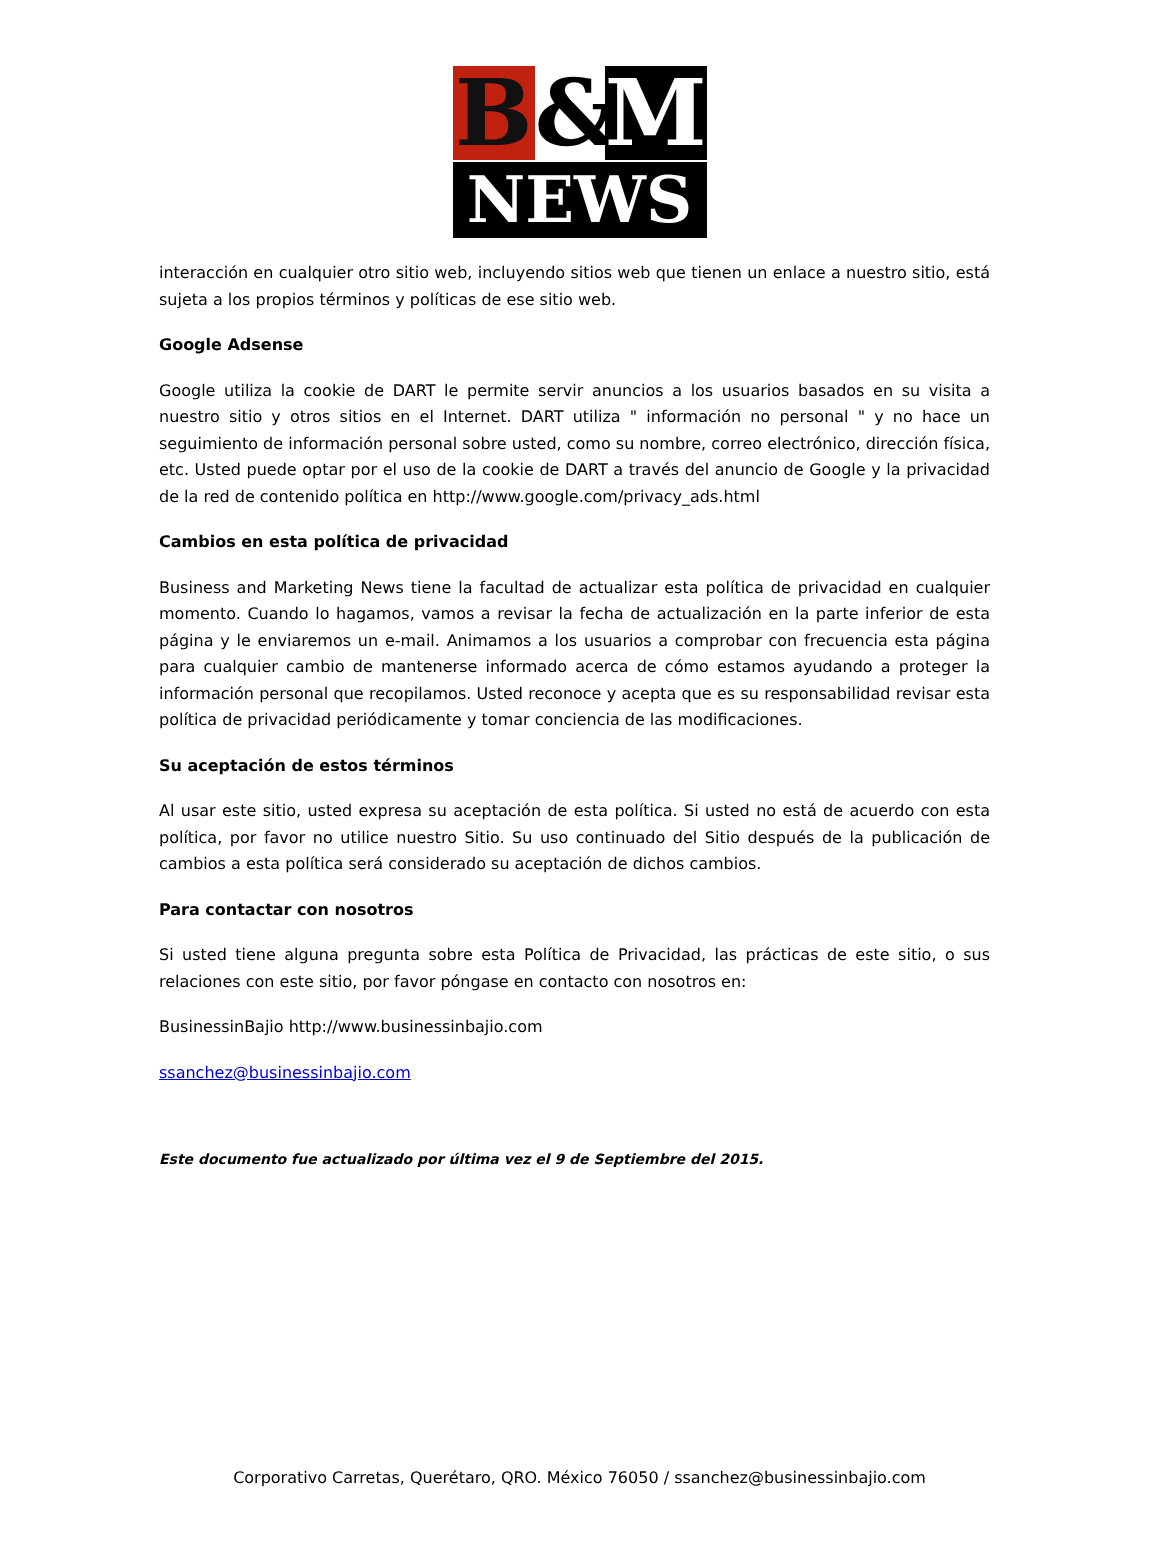B & M
NEWS
interacción en cualquier otro sitio web, incluyendo sitios web que tienen un enlace a nuestro sitio, está sujeta a los propios términos y políticas de ese sitio web.
Google Adsense
Google utiliza la cookie de DART le permite servir anuncios a los usuarios basados en su visita a nuestro sitio y otros sitios en el Internet. DART utiliza " información no personal " y no hace un seguimiento de información personal sobre usted, como su nombre, correo electrónico, dirección física, etc. Usted puede optar por el uso de la cookie de DART a través del anuncio de Google y la privacidad de la red de contenido política en http://www.google.com/privacy_ads.html
Cambios en esta política de privacidad
Business and Marketing News tiene la facultad de actualizar esta política de privacidad en cualquier momento. Cuando lo hagamos, vamos a revisar la fecha de actualización en la parte inferior de esta página y le enviaremos un e-mail. Animamos a los usuarios a comprobar con frecuencia esta página para cualquier cambio de mantenerse informado acerca de cómo estamos ayudando a proteger la información personal que recopilamos. Usted reconoce y acepta que es su responsabilidad revisar esta política de privacidad periódicamente y tomar conciencia de las modificaciones.
Su aceptación de estos términos
Al usar este sitio, usted expresa su aceptación de esta política. Si usted no está de acuerdo con esta política, por favor no utilice nuestro Sitio. Su uso continuado del Sitio después de la publicación de cambios a esta política será considerado su aceptación de dichos cambios.
Para contactar con nosotros
Si usted tiene alguna pregunta sobre esta Política de Privacidad, las prácticas de este sitio, o sus relaciones con este sitio, por favor póngase en contacto con nosotros en:
BusinessinBajio http://www.businessinbajio.com
ssanchez@businessinbajio.com
Este documento fue actualizado por última vez el 9 de Septiembre del 2015.
Corporativo Carretas, Querétaro, QRO. México 76050 / ssanchez@businessinbajio.com